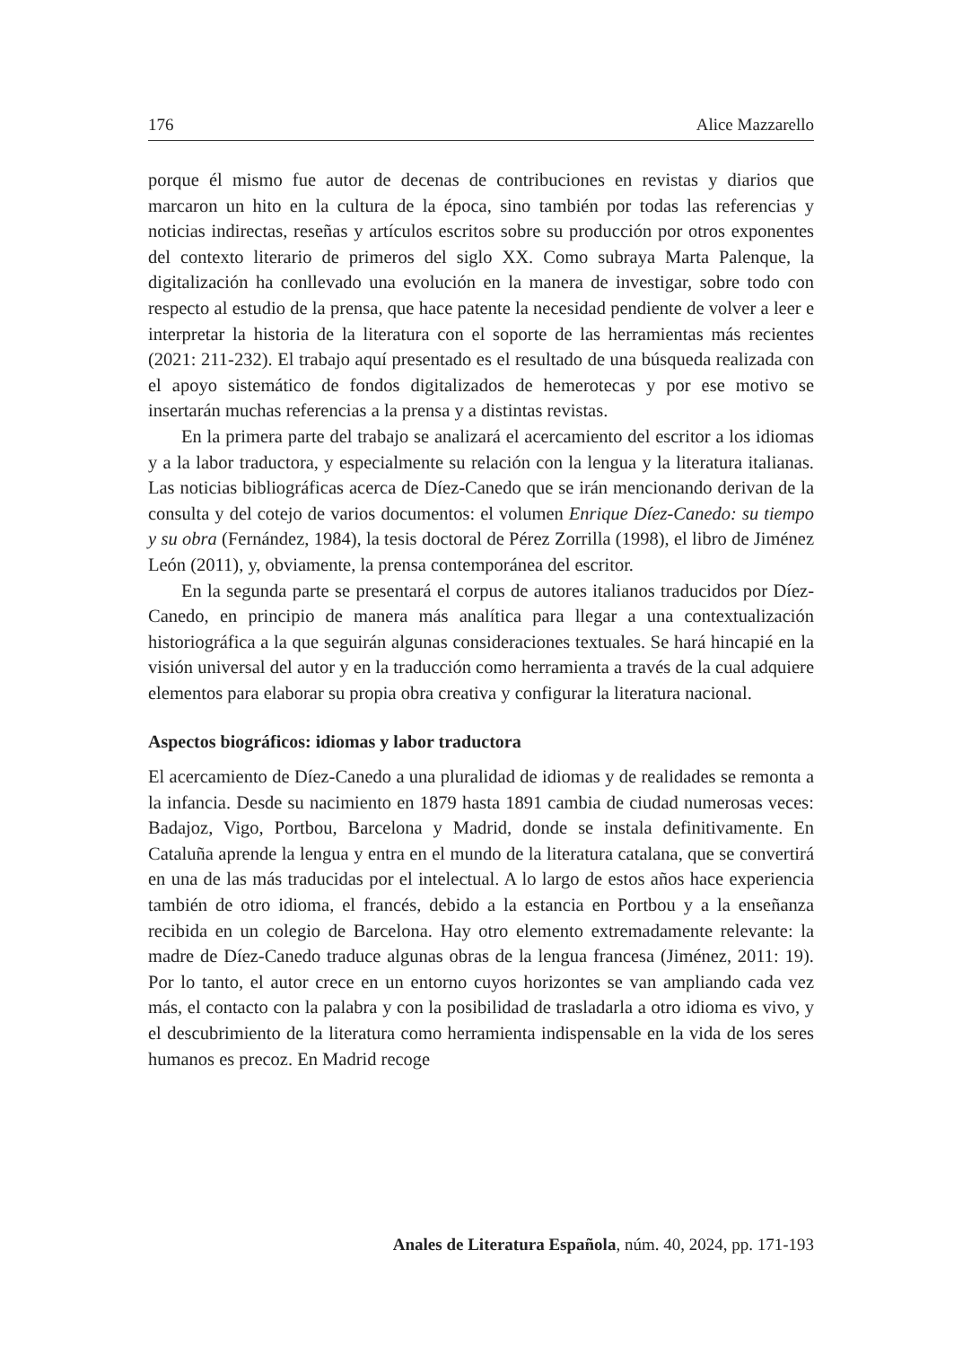176 Alice Mazzarello
porque él mismo fue autor de decenas de contribuciones en revistas y diarios que marcaron un hito en la cultura de la época, sino también por todas las referencias y noticias indirectas, reseñas y artículos escritos sobre su producción por otros exponentes del contexto literario de primeros del siglo XX. Como subraya Marta Palenque, la digitalización ha conllevado una evolución en la manera de investigar, sobre todo con respecto al estudio de la prensa, que hace patente la necesidad pendiente de volver a leer e interpretar la historia de la literatura con el soporte de las herramientas más recientes (2021: 211-232). El trabajo aquí presentado es el resultado de una búsqueda realizada con el apoyo sistemático de fondos digitalizados de hemerotecas y por ese motivo se insertarán muchas referencias a la prensa y a distintas revistas.
En la primera parte del trabajo se analizará el acercamiento del escritor a los idiomas y a la labor traductora, y especialmente su relación con la lengua y la literatura italianas. Las noticias bibliográficas acerca de Díez-Canedo que se irán mencionando derivan de la consulta y del cotejo de varios documentos: el volumen Enrique Díez-Canedo: su tiempo y su obra (Fernández, 1984), la tesis doctoral de Pérez Zorrilla (1998), el libro de Jiménez León (2011), y, obviamente, la prensa contemporánea del escritor.
En la segunda parte se presentará el corpus de autores italianos traducidos por Díez-Canedo, en principio de manera más analítica para llegar a una contextualización historiográfica a la que seguirán algunas consideraciones textuales. Se hará hincapié en la visión universal del autor y en la traducción como herramienta a través de la cual adquiere elementos para elaborar su propia obra creativa y configurar la literatura nacional.
Aspectos biográficos: idiomas y labor traductora
El acercamiento de Díez-Canedo a una pluralidad de idiomas y de realidades se remonta a la infancia. Desde su nacimiento en 1879 hasta 1891 cambia de ciudad numerosas veces: Badajoz, Vigo, Portbou, Barcelona y Madrid, donde se instala definitivamente. En Cataluña aprende la lengua y entra en el mundo de la literatura catalana, que se convertirá en una de las más traducidas por el intelectual. A lo largo de estos años hace experiencia también de otro idioma, el francés, debido a la estancia en Portbou y a la enseñanza recibida en un colegio de Barcelona. Hay otro elemento extremadamente relevante: la madre de Díez-Canedo traduce algunas obras de la lengua francesa (Jiménez, 2011: 19). Por lo tanto, el autor crece en un entorno cuyos horizontes se van ampliando cada vez más, el contacto con la palabra y con la posibilidad de trasladarla a otro idioma es vivo, y el descubrimiento de la literatura como herramienta indispensable en la vida de los seres humanos es precoz. En Madrid recoge
Anales de Literatura Española, núm. 40, 2024, pp. 171-193